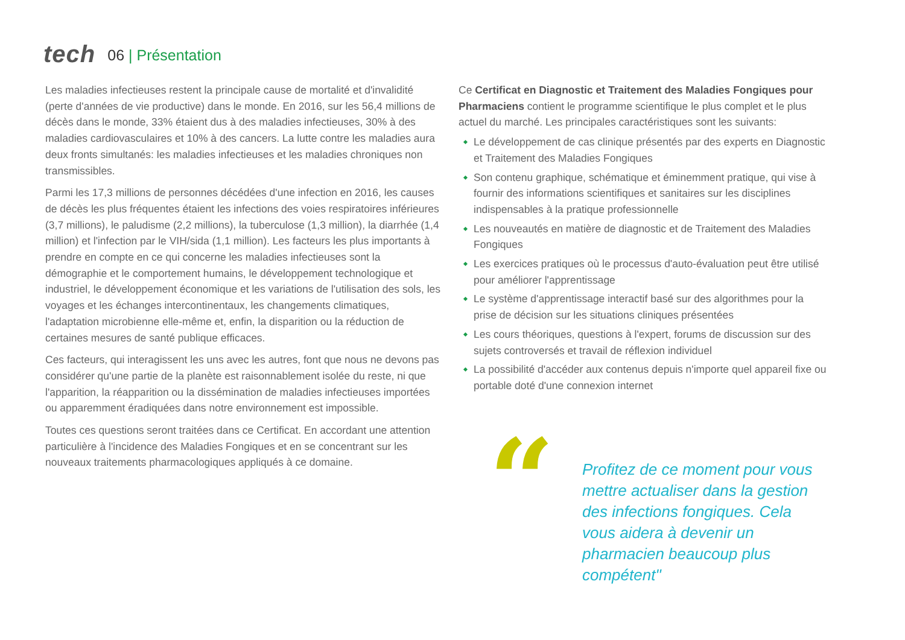tech
06 | Présentation
Les maladies infectieuses restent la principale cause de mortalité et d'invalidité (perte d'années de vie productive) dans le monde. En 2016, sur les 56,4 millions de décès dans le monde, 33% étaient dus à des maladies infectieuses, 30% à des maladies cardiovasculaires et 10% à des cancers. La lutte contre les maladies aura deux fronts simultanés: les maladies infectieuses et les maladies chroniques non transmissibles.
Parmi les 17,3 millions de personnes décédées d'une infection en 2016, les causes de décès les plus fréquentes étaient les infections des voies respiratoires inférieures (3,7 millions), le paludisme (2,2 millions), la tuberculose (1,3 million), la diarrhée (1,4 million) et l'infection par le VIH/sida (1,1 million). Les facteurs les plus importants à prendre en compte en ce qui concerne les maladies infectieuses sont la démographie et le comportement humains, le développement technologique et industriel, le développement économique et les variations de l'utilisation des sols, les voyages et les échanges intercontinentaux, les changements climatiques, l'adaptation microbienne elle-même et, enfin, la disparition ou la réduction de certaines mesures de santé publique efficaces.
Ces facteurs, qui interagissent les uns avec les autres, font que nous ne devons pas considérer qu'une partie de la planète est raisonnablement isolée du reste, ni que l'apparition, la réapparition ou la dissémination de maladies infectieuses importées ou apparemment éradiquées dans notre environnement est impossible.
Toutes ces questions seront traitées dans ce Certificat. En accordant une attention particulière à l'incidence des Maladies Fongiques et en se concentrant sur les nouveaux traitements pharmacologiques appliqués à ce domaine.
Ce Certificat en Diagnostic et Traitement des Maladies Fongiques pour Pharmaciens contient le programme scientifique le plus complet et le plus actuel du marché. Les principales caractéristiques sont les suivants:
Le développement de cas clinique présentés par des experts en Diagnostic et Traitement des Maladies Fongiques
Son contenu graphique, schématique et éminemment pratique, qui vise à fournir des informations scientifiques et sanitaires sur les disciplines indispensables à la pratique professionnelle
Les nouveautés en matière de diagnostic et de Traitement des Maladies Fongiques
Les exercices pratiques où le processus d'auto-évaluation peut être utilisé pour améliorer l'apprentissage
Le système d'apprentissage interactif basé sur des algorithmes pour la prise de décision sur les situations cliniques présentées
Les cours théoriques, questions à l'expert, forums de discussion sur des sujets controversés et travail de réflexion individuel
La possibilité d'accéder aux contenus depuis n'importe quel appareil fixe ou portable doté d'une connexion internet
“
Profitez de ce moment pour vous mettre actualiser dans la gestion des infections fongiques. Cela vous aidera à devenir un pharmacien beaucoup plus compétent"